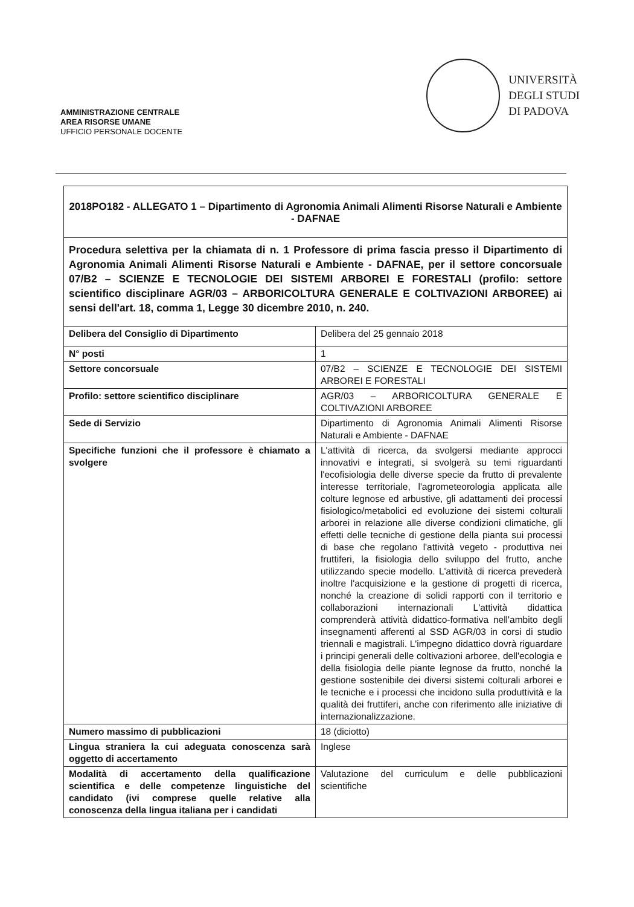AMMINISTRAZIONE CENTRALE
AREA RISORSE UMANE
UFFICIO PERSONALE DOCENTE
UNIVERSITÀ
DEGLI STUDI
DI PADOVA
| 2018PO182 - ALLEGATO 1 – Dipartimento di Agronomia Animali Alimenti Risorse Naturali e Ambiente - DAFNAE | |
| Procedura selettiva per la chiamata di n. 1 Professore di prima fascia presso il Dipartimento di Agronomia Animali Alimenti Risorse Naturali e Ambiente - DAFNAE, per il settore concorsuale 07/B2 – SCIENZE E TECNOLOGIE DEI SISTEMI ARBOREI E FORESTALI (profilo: settore scientifico disciplinare AGR/03 – ARBORICOLTURA GENERALE E COLTIVAZIONI ARBOREE) ai sensi dell'art. 18, comma 1, Legge 30 dicembre 2010, n. 240. | |
| Delibera del Consiglio di Dipartimento | Delibera del 25 gennaio 2018 |
| N° posti | 1 |
| Settore concorsuale | 07/B2 – SCIENZE E TECNOLOGIE DEI SISTEMI ARBOREI E FORESTALI |
| Profilo: settore scientifico disciplinare | AGR/03 – ARBORICOLTURA GENERALE E COLTIVAZIONI ARBOREE |
| Sede di Servizio | Dipartimento di Agronomia Animali Alimenti Risorse Naturali e Ambiente - DAFNAE |
| Specifiche funzioni che il professore è chiamato a svolgere | L'attività di ricerca, da svolgersi mediante approcci innovativi e integrati, si svolgerà su temi riguardanti l'ecofisiologia delle diverse specie da frutto di prevalente interesse territoriale, l'agrometeorologia applicata alle colture legnose ed arbustive, gli adattamenti dei processi fisiologico/metabolici ed evoluzione dei sistemi colturali arborei in relazione alle diverse condizioni climatiche, gli effetti delle tecniche di gestione della pianta sui processi di base che regolano l'attività vegeto - produttiva nei fruttiferi, la fisiologia dello sviluppo del frutto, anche utilizzando specie modello. L'attività di ricerca prevederà inoltre l'acquisizione e la gestione di progetti di ricerca, nonché la creazione di solidi rapporti con il territorio e collaborazioni internazionali L'attività didattica comprenderà attività didattico-formativa nell'ambito degli insegnamenti afferenti al SSD AGR/03 in corsi di studio triennali e magistrali. L'impegno didattico dovrà riguardare i principi generali delle coltivazioni arboree, dell'ecologia e della fisiologia delle piante legnose da frutto, nonché la gestione sostenibile dei diversi sistemi colturali arborei e le tecniche e i processi che incidono sulla produttività e la qualità dei fruttiferi, anche con riferimento alle iniziative di internazionalizzazione. |
| Numero massimo di pubblicazioni | 18 (diciotto) |
| Lingua straniera la cui adeguata conoscenza sarà oggetto di accertamento | Inglese |
| Modalità di accertamento della qualificazione scientifica e delle competenze linguistiche del candidato (ivi comprese quelle relative alla conoscenza della lingua italiana per i candidati | Valutazione del curriculum e delle pubblicazioni scientifiche |